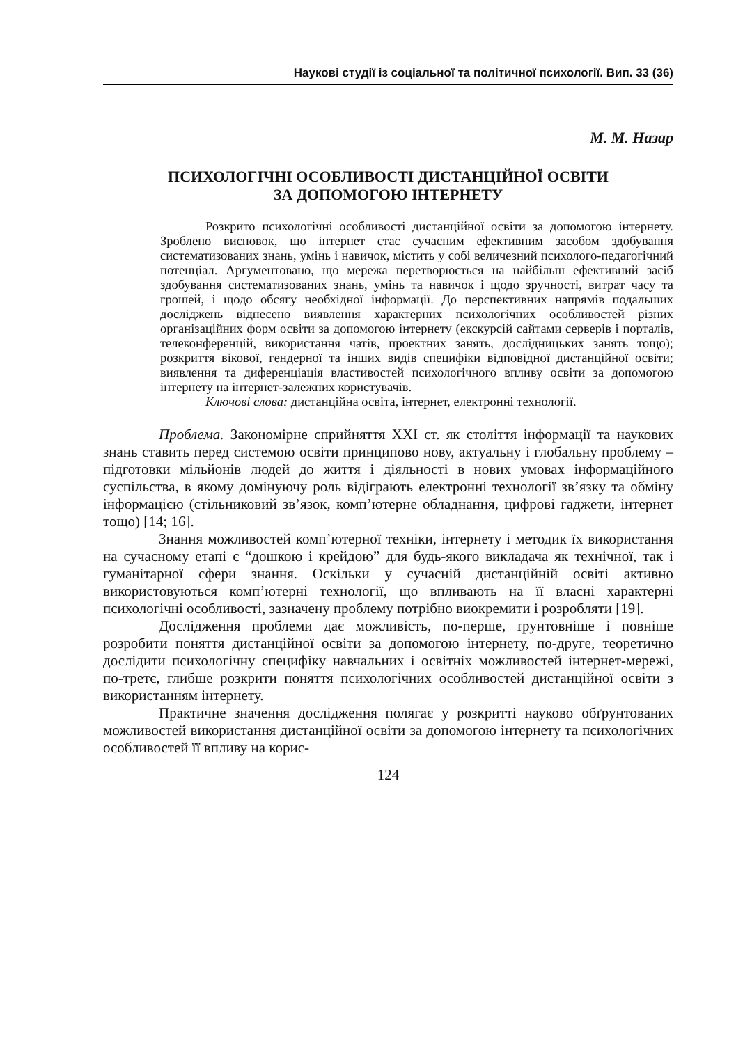Наукові студії із соціальної та політичної психології. Вип. 33 (36)
М. М. Назар
ПСИХОЛОГІЧНІ ОСОБЛИВОСТІ ДИСТАНЦІЙНОЇ ОСВІТИ
ЗА ДОПОМОГОЮ ІНТЕРНЕТУ
Розкрито психологічні особливості дистанційної освіти за допомогою інтернету. Зроблено висновок, що інтернет стає сучасним ефективним засобом здобування систематизованих знань, умінь і навичок, містить у собі величезний психолого-педагогічний потенціал. Аргументовано, що мережа перетворюється на найбільш ефективний засіб здобування систематизованих знань, умінь та навичок і щодо зручності, витрат часу та грошей, і щодо обсягу необхідної інформації. До перспективних напрямів подальших досліджень віднесено виявлення характерних психологічних особливостей різних організаційних форм освіти за допомогою інтернету (екскурсій сайтами серверів і порталів, телеконференцій, використання чатів, проектних занять, дослідницьких занять тощо); розкриття вікової, гендерної та інших видів специфіки відповідної дистанційної освіти; виявлення та диференціація властивостей психологічного впливу освіти за допомогою інтернету на інтернет-залежних користувачів.
Ключові слова: дистанційна освіта, інтернет, електронні технології.
Проблема. Закономірне сприйняття XXI ст. як століття інформації та наукових знань ставить перед системою освіти принципово нову, актуальну і глобальну проблему – підготовки мільйонів людей до життя і діяльності в нових умовах інформаційного суспільства, в якому домінуючу роль відіграють електронні технології зв’язку та обміну інформацією (стільниковий зв’язок, комп’ютерне обладнання, цифрові гаджети, інтернет тощо) [14; 16].
Знання можливостей комп’ютерної техніки, інтернету і методик їх використання на сучасному етапі є “дошкою і крейдою” для будь-якого викладача як технічної, так і гуманітарної сфери знання. Оскільки у сучасній дистанційній освіті активно використовуються комп’ютерні технології, що впливають на її власні характерні психологічні особливості, зазначену проблему потрібно виокремити і розробляти [19].
Дослідження проблеми дає можливість, по-перше, ґрунтовніше і повніше розробити поняття дистанційної освіти за допомогою інтернету, по-друге, теоретично дослідити психологічну специфіку навчальних і освітніх можливостей інтернет-мережі, по-третє, глибше розкрити поняття психологічних особливостей дистанційної освіти з використанням інтернету.
Практичне значення дослідження полягає у розкритті науково обґрунтованих можливостей використання дистанційної освіти за допомогою інтернету та психологічних особливостей її впливу на корис-
124